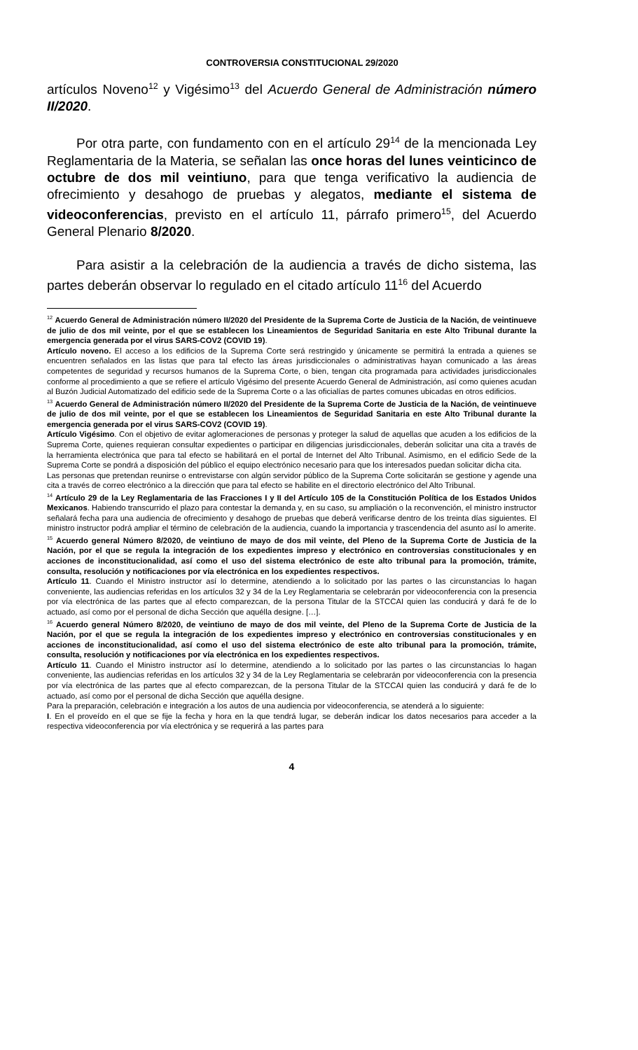CONTROVERSIA CONSTITUCIONAL 29/2020
artículos Noveno<sup>12</sup> y Vigésimo<sup>13</sup> del Acuerdo General de Administración número II/2020.
Por otra parte, con fundamento con en el artículo 29<sup>14</sup> de la mencionada Ley Reglamentaria de la Materia, se señalan las once horas del lunes veinticinco de octubre de dos mil veintiuno, para que tenga verificativo la audiencia de ofrecimiento y desahogo de pruebas y alegatos, mediante el sistema de videoconferencias, previsto en el artículo 11, párrafo primero<sup>15</sup>, del Acuerdo General Plenario 8/2020.
Para asistir a la celebración de la audiencia a través de dicho sistema, las partes deberán observar lo regulado en el citado artículo 11<sup>16</sup> del Acuerdo
<sup>12</sup> Acuerdo General de Administración número II/2020 del Presidente de la Suprema Corte de Justicia de la Nación, de veintinueve de julio de dos mil veinte, por el que se establecen los Lineamientos de Seguridad Sanitaria en este Alto Tribunal durante la emergencia generada por el virus SARS-COV2 (COVID 19).
Artículo noveno. El acceso a los edificios de la Suprema Corte será restringido y únicamente se permitirá la entrada a quienes se encuentren señalados en las listas que para tal efecto las áreas jurisdiccionales o administrativas hayan comunicado a las áreas competentes de seguridad y recursos humanos de la Suprema Corte, o bien, tengan cita programada para actividades jurisdiccionales conforme al procedimiento a que se refiere el artículo Vigésimo del presente Acuerdo General de Administración, así como quienes acudan al Buzón Judicial Automatizado del edificio sede de la Suprema Corte o a las oficialías de partes comunes ubicadas en otros edificios.
<sup>13</sup> Acuerdo General de Administración número II/2020 del Presidente de la Suprema Corte de Justicia de la Nación, de veintinueve de julio de dos mil veinte, por el que se establecen los Lineamientos de Seguridad Sanitaria en este Alto Tribunal durante la emergencia generada por el virus SARS-COV2 (COVID 19).
Artículo Vigésimo. Con el objetivo de evitar aglomeraciones de personas y proteger la salud de aquellas que acuden a los edificios de la Suprema Corte, quienes requieran consultar expedientes o participar en diligencias jurisdiccionales, deberán solicitar una cita a través de la herramienta electrónica que para tal efecto se habilitará en el portal de Internet del Alto Tribunal. Asimismo, en el edificio Sede de la Suprema Corte se pondrá a disposición del público el equipo electrónico necesario para que los interesados puedan solicitar dicha cita.
Las personas que pretendan reunirse o entrevistarse con algún servidor público de la Suprema Corte solicitarán se gestione y agende una cita a través de correo electrónico a la dirección que para tal efecto se habilite en el directorio electrónico del Alto Tribunal.
<sup>14</sup> Artículo 29 de la Ley Reglamentaria de las Fracciones I y II del Artículo 105 de la Constitución Política de los Estados Unidos Mexicanos. Habiendo transcurrido el plazo para contestar la demanda y, en su caso, su ampliación o la reconvención, el ministro instructor señalará fecha para una audiencia de ofrecimiento y desahogo de pruebas que deberá verificarse dentro de los treinta días siguientes. El ministro instructor podrá ampliar el término de celebración de la audiencia, cuando la importancia y trascendencia del asunto así lo amerite.
<sup>15</sup> Acuerdo general Número 8/2020, de veintiuno de mayo de dos mil veinte, del Pleno de la Suprema Corte de Justicia de la Nación, por el que se regula la integración de los expedientes impreso y electrónico en controversias constitucionales y en acciones de inconstitucionalidad, así como el uso del sistema electrónico de este alto tribunal para la promoción, trámite, consulta, resolución y notificaciones por vía electrónica en los expedientes respectivos.
Artículo 11. Cuando el Ministro instructor así lo determine, atendiendo a lo solicitado por las partes o las circunstancias lo hagan conveniente, las audiencias referidas en los artículos 32 y 34 de la Ley Reglamentaria se celebrarán por videoconferencia con la presencia por vía electrónica de las partes que al efecto comparezcan, de la persona Titular de la STCCAI quien las conducirá y dará fe de lo actuado, así como por el personal de dicha Sección que aquélla designe. […].
<sup>16</sup> Acuerdo general Número 8/2020, de veintiuno de mayo de dos mil veinte, del Pleno de la Suprema Corte de Justicia de la Nación, por el que se regula la integración de los expedientes impreso y electrónico en controversias constitucionales y en acciones de inconstitucionalidad, así como el uso del sistema electrónico de este alto tribunal para la promoción, trámite, consulta, resolución y notificaciones por vía electrónica en los expedientes respectivos.
Artículo 11. Cuando el Ministro instructor así lo determine, atendiendo a lo solicitado por las partes o las circunstancias lo hagan conveniente, las audiencias referidas en los artículos 32 y 34 de la Ley Reglamentaria se celebrarán por videoconferencia con la presencia por vía electrónica de las partes que al efecto comparezcan, de la persona Titular de la STCCAI quien las conducirá y dará fe de lo actuado, así como por el personal de dicha Sección que aquélla designe.
Para la preparación, celebración e integración a los autos de una audiencia por videoconferencia, se atenderá a lo siguiente:
I. En el proveído en el que se fije la fecha y hora en la que tendrá lugar, se deberán indicar los datos necesarios para acceder a la respectiva videoconferencia por vía electrónica y se requerirá a las partes para
4